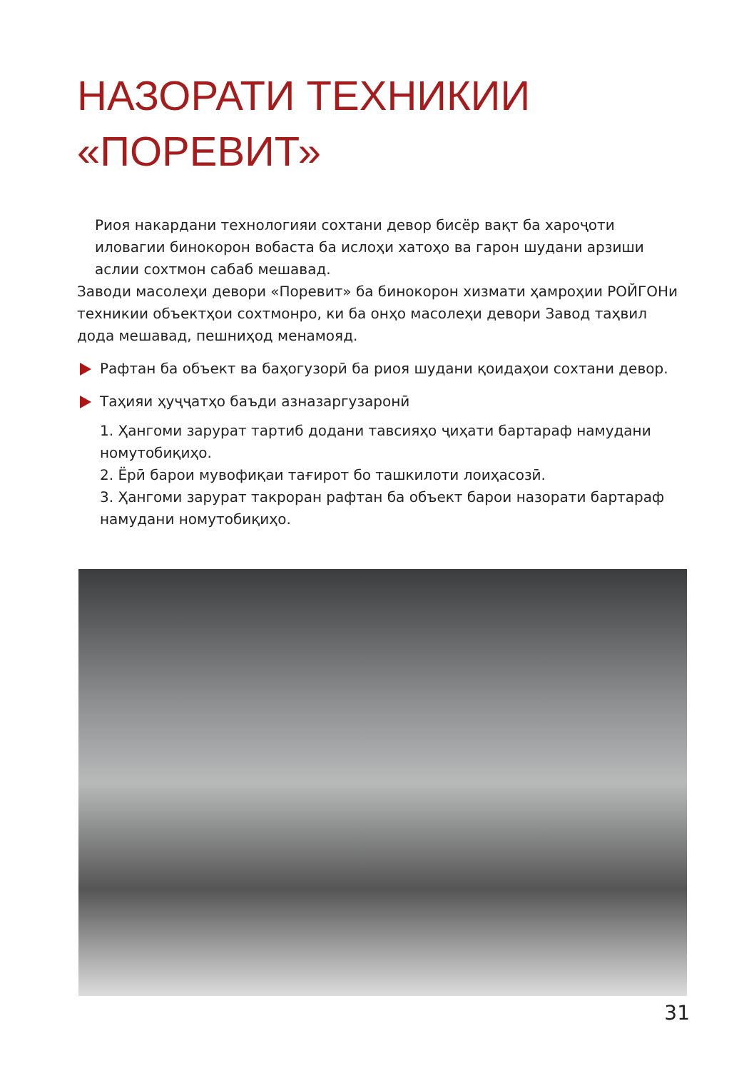НАЗОРАТИ ТЕХНИКИИ
«ПОРЕВИТ»
Риоя накардани технологияи сохтани девор бисёр вақт ба хароҷоти иловагии бинокорон вобаста ба ислоҳи хатоҳо ва гарон шудани арзиши аслии сохтмон сабаб мешавад.
Заводи масолеҳи девори «Поревит» ба бинокорон хизмати ҳамроҳии РОЙГОНи техникии объектҳои сохтмонро, ки ба онҳо масолеҳи девори Завод таҳвил дода мешавад, пешниҳод менамояд.
Рафтан ба объект ва баҳогузорӣ ба риоя шудани қоидаҳои сохтани девор.
Таҳияи ҳуҷҷатҳо баъди азназаргузаронӣ
1. Ҳангоми зарурат тартиб додани тавсияҳо ҷиҳати бартараф намудани номутобиқиҳо.
2. Ёрӣ барои мувофиқаи тағирот бо ташкилоти лоиҳасозӣ.
3. Ҳангоми зарурат такроран рафтан ба объект барои назорати бартараф намудани номутобиқиҳо.
31